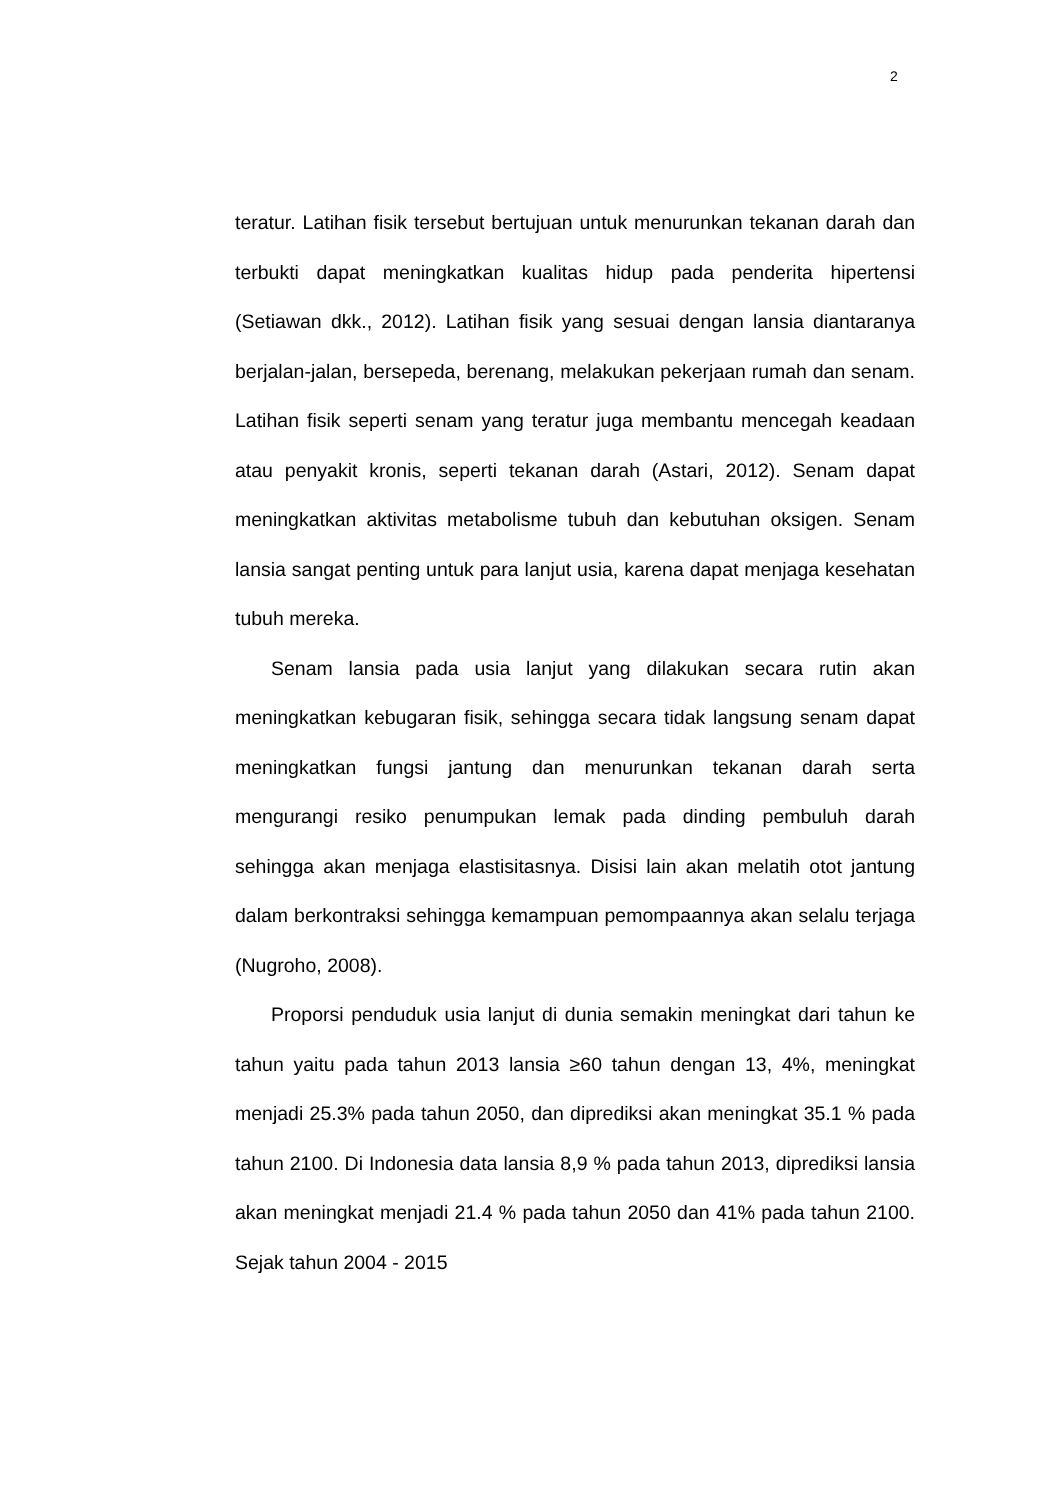2
teratur. Latihan fisik tersebut bertujuan untuk menurunkan tekanan darah dan terbukti dapat meningkatkan kualitas hidup pada penderita hipertensi (Setiawan dkk., 2012). Latihan fisik yang sesuai dengan lansia diantaranya berjalan-jalan, bersepeda, berenang, melakukan pekerjaan rumah dan senam. Latihan fisik seperti senam yang teratur juga membantu mencegah keadaan atau penyakit kronis, seperti tekanan darah (Astari, 2012). Senam dapat meningkatkan aktivitas metabolisme tubuh dan kebutuhan oksigen. Senam lansia sangat penting untuk para lanjut usia, karena dapat menjaga kesehatan tubuh mereka.
Senam lansia pada usia lanjut yang dilakukan secara rutin akan meningkatkan kebugaran fisik, sehingga secara tidak langsung senam dapat meningkatkan fungsi jantung dan menurunkan tekanan darah serta mengurangi resiko penumpukan lemak pada dinding pembuluh darah sehingga akan menjaga elastisitasnya. Disisi lain akan melatih otot jantung dalam berkontraksi sehingga kemampuan pemompaannya akan selalu terjaga (Nugroho, 2008).
Proporsi penduduk usia lanjut di dunia semakin meningkat dari tahun ke tahun yaitu pada tahun 2013 lansia ≥60 tahun dengan 13, 4%, meningkat menjadi 25.3% pada tahun 2050, dan diprediksi akan meningkat 35.1 % pada tahun 2100. Di Indonesia data lansia 8,9 % pada tahun 2013, diprediksi lansia akan meningkat menjadi 21.4 % pada tahun 2050 dan 41% pada tahun 2100. Sejak tahun 2004 - 2015